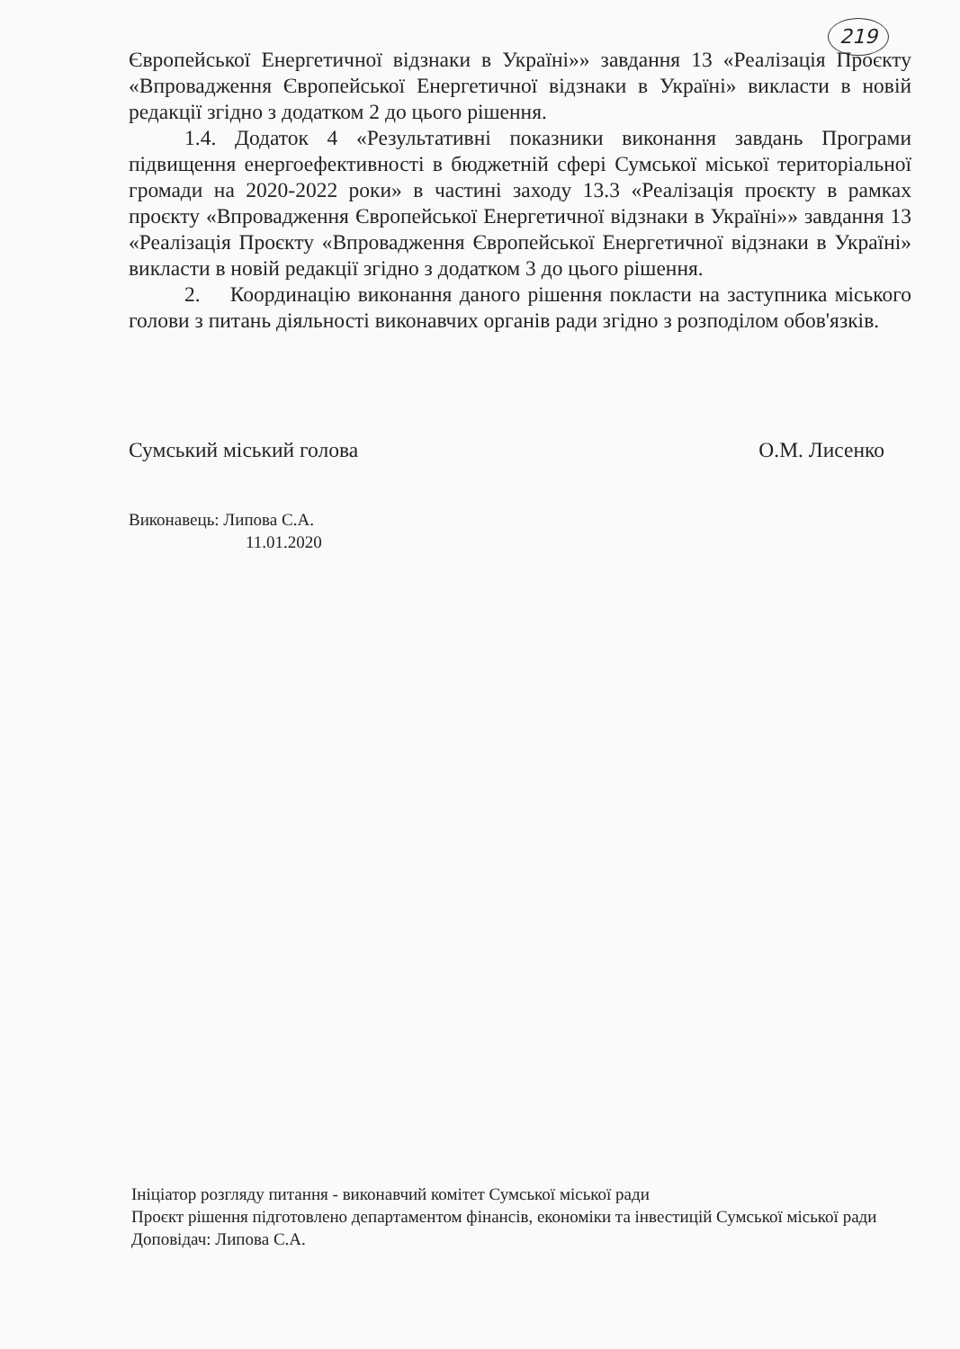219
Європейської Енергетичної відзнаки в Україні»» завдання 13 «Реалізація Проєкту «Впровадження Європейської Енергетичної відзнаки в Україні» викласти в новій редакції згідно з додатком 2 до цього рішення.
1.4. Додаток 4 «Результативні показники виконання завдань Програми підвищення енергоефективності в бюджетній сфері Сумської міської територіальної громади на 2020-2022 роки» в частині заходу 13.3 «Реалізація проєкту в рамках проєкту «Впровадження Європейської Енергетичної відзнаки в Україні»» завдання 13 «Реалізація Проєкту «Впровадження Європейської Енергетичної відзнаки в Україні» викласти в новій редакції згідно з додатком 3 до цього рішення.
2. Координацію виконання даного рішення покласти на заступника міського голови з питань діяльності виконавчих органів ради згідно з розподілом обов'язків.
Сумський міський голова О.М. Лисенко
Виконавець: Липова С.А.
11.01.2020
Ініціатор розгляду питання - виконавчий комітет Сумської міської ради
Проєкт рішення підготовлено департаментом фінансів, економіки та інвестицій Сумської міської ради
Доповідач: Липова С.А.